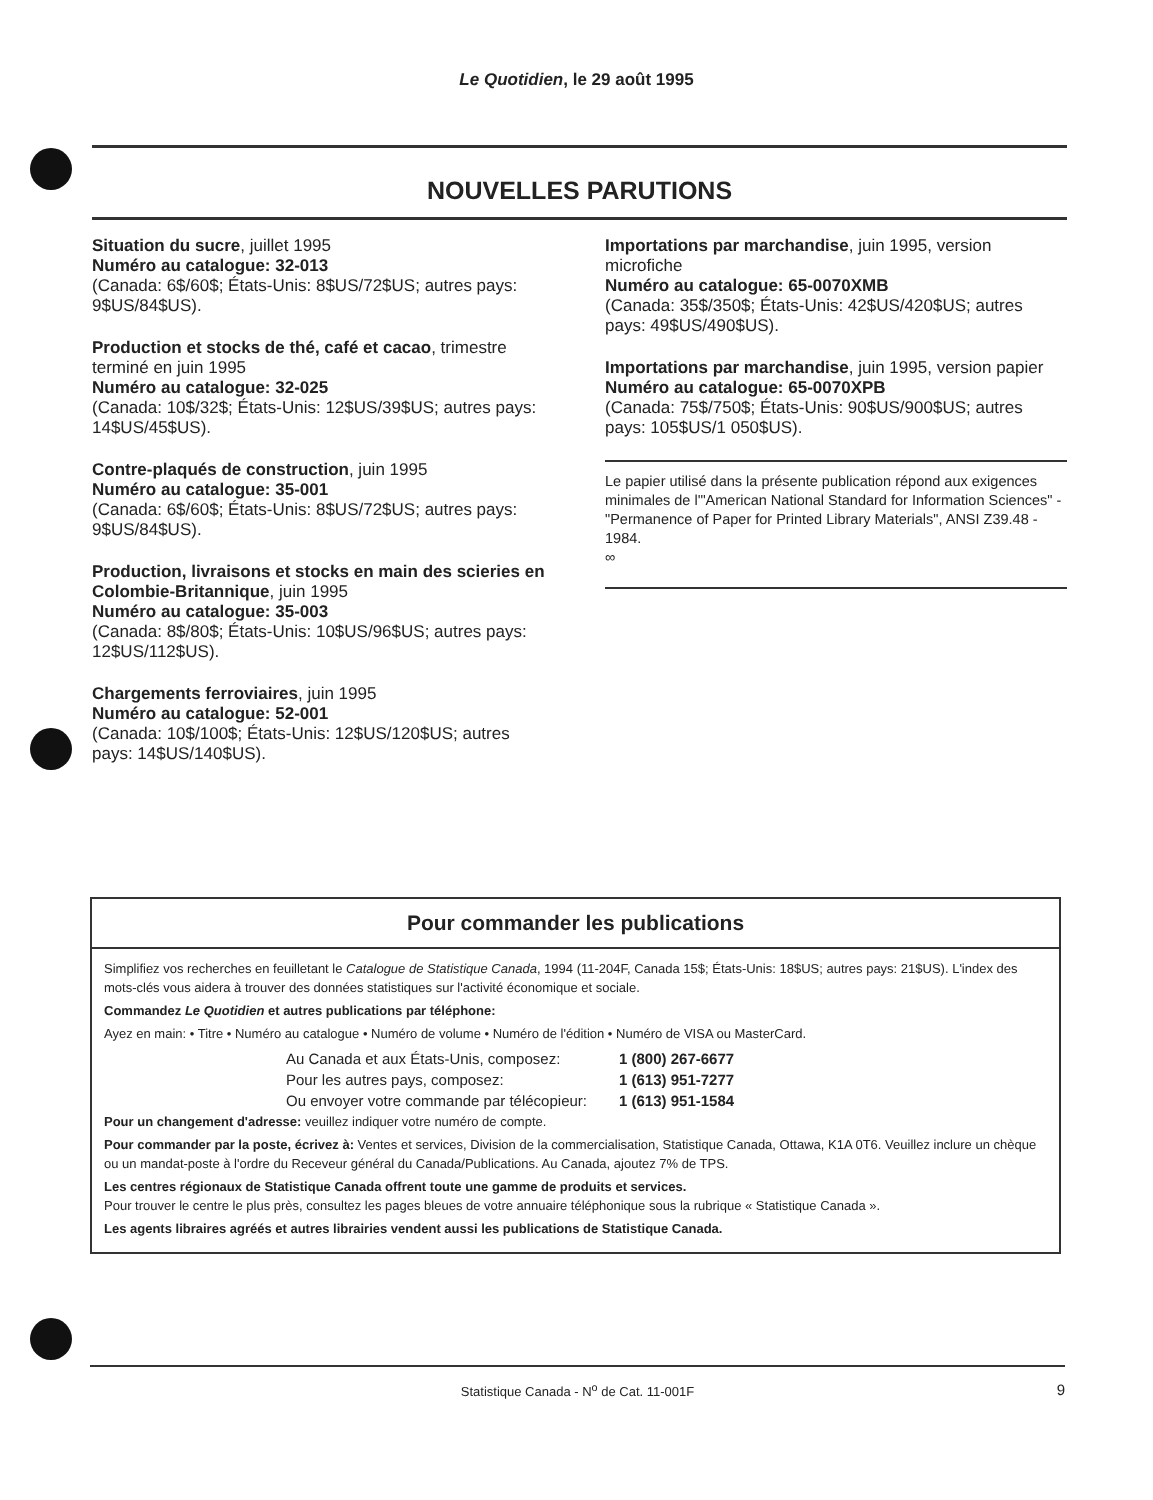Le Quotidien, le 29 août 1995
NOUVELLES PARUTIONS
Situation du sucre, juillet 1995
Numéro au catalogue: 32-013
(Canada: 6$/60$; États-Unis: 8$US/72$US; autres pays: 9$US/84$US).
Production et stocks de thé, café et cacao, trimestre terminé en juin 1995
Numéro au catalogue: 32-025
(Canada: 10$/32$; États-Unis: 12$US/39$US; autres pays: 14$US/45$US).
Contre-plaqués de construction, juin 1995
Numéro au catalogue: 35-001
(Canada: 6$/60$; États-Unis: 8$US/72$US; autres pays: 9$US/84$US).
Production, livraisons et stocks en main des scieries en Colombie-Britannique, juin 1995
Numéro au catalogue: 35-003
(Canada: 8$/80$; États-Unis: 10$US/96$US; autres pays: 12$US/112$US).
Chargements ferroviaires, juin 1995
Numéro au catalogue: 52-001
(Canada: 10$/100$; États-Unis: 12$US/120$US; autres pays: 14$US/140$US).
Importations par marchandise, juin 1995, version microfiche
Numéro au catalogue: 65-0070XMB
(Canada: 35$/350$; États-Unis: 42$US/420$US; autres pays: 49$US/490$US).
Importations par marchandise, juin 1995, version papier
Numéro au catalogue: 65-0070XPB
(Canada: 75$/750$; États-Unis: 90$US/900$US; autres pays: 105$US/1 050$US).
Le papier utilisé dans la présente publication répond aux exigences minimales de l'"American National Standard for Information Sciences" - "Permanence of Paper for Printed Library Materials", ANSI Z39.48 - 1984.
∞
Pour commander les publications
Simplifiez vos recherches en feuilletant le Catalogue de Statistique Canada, 1994 (11-204F, Canada 15$; États-Unis: 18$US; autres pays: 21$US). L'index des mots-clés vous aidera à trouver des données statistiques sur l'activité économique et sociale.
Commandez Le Quotidien et autres publications par téléphone:
Ayez en main: • Titre • Numéro au catalogue • Numéro de volume • Numéro de l'édition • Numéro de VISA ou MasterCard.
| Au Canada et aux États-Unis, composez: | 1 (800) 267-6677 |
| Pour les autres pays, composez: | 1 (613) 951-7277 |
| Ou envoyer votre commande par télécopieur: | 1 (613) 951-1584 |
Pour un changement d'adresse: veuillez indiquer votre numéro de compte.
Pour commander par la poste, écrivez à: Ventes et services, Division de la commercialisation, Statistique Canada, Ottawa, K1A 0T6. Veuillez inclure un chèque ou un mandat-poste à l'ordre du Receveur général du Canada/Publications. Au Canada, ajoutez 7% de TPS.
Les centres régionaux de Statistique Canada offrent toute une gamme de produits et services.
Pour trouver le centre le plus près, consultez les pages bleues de votre annuaire téléphonique sous la rubrique « Statistique Canada ».
Les agents libraires agréés et autres librairies vendent aussi les publications de Statistique Canada.
Statistique Canada - N<sup>o</sup> de Cat. 11-001F 9